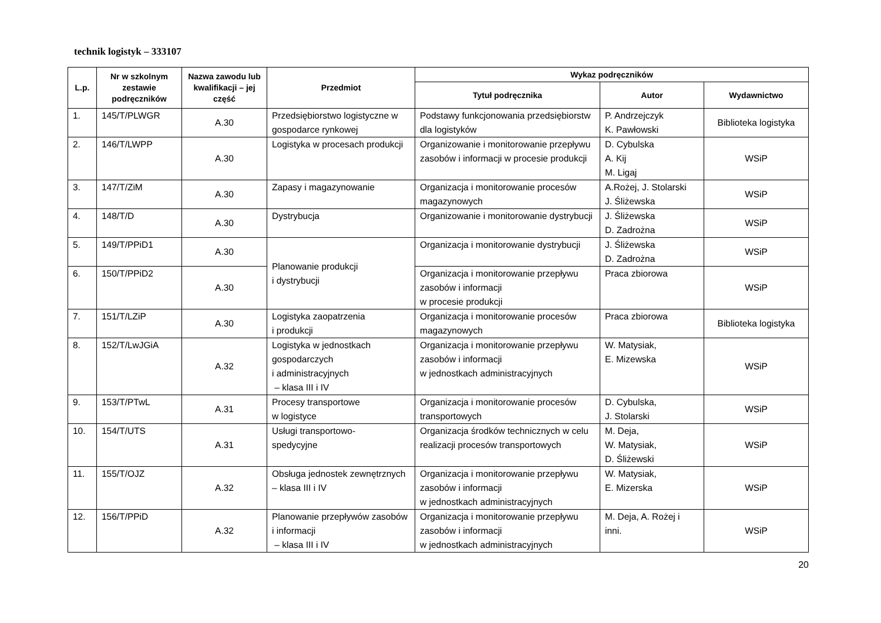technik logistyk – 333107
| L.p. | Nr w szkolnym zestawie podręczników | Nazwa zawodu lub kwalifikacji – jej część | Przedmiot | Wykaz podręczników | | |
| --- | --- | --- | --- | --- | --- | --- |
| | | | | Tytuł podręcznika | Autor | Wydawnictwo |
| 1. | 145/T/PLWGR | A.30 | Przedsiębiorstwo logistyczne w gospodarce rynkowej | Podstawy funkcjonowania przedsiębiorstw dla logistyków | P. Andrzejczyk K. Pawłowski | Biblioteka logistyka |
| 2. | 146/T/LWPP | A.30 | Logistyka w procesach produkcji | Organizowanie i monitorowanie przepływu zasobów i informacji w procesie produkcji | D. Cybulska A. Kij M. Ligaj | WSiP |
| 3. | 147/T/ZiM | A.30 | Zapasy i magazynowanie | Organizacja i monitorowanie procesów magazynowych | A.Rożej, J. Stolarski J. Śliżewska | WSiP |
| 4. | 148/T/D | A.30 | Dystrybucja | Organizowanie i monitorowanie dystrybucji | J. Śliżewska D. Zadrożna | WSiP |
| 5. | 149/T/PPiD1 | A.30 | Planowanie produkcji i dystrybucji | Organizacja i monitorowanie dystrybucji | J. Śliżewska D. Zadrożna | WSiP |
| 6. | 150/T/PPiD2 | A.30 | | Organizacja i monitorowanie przepływu zasobów i informacji w procesie produkcji | Praca zbiorowa | WSiP |
| 7. | 151/T/LZiP | A.30 | Logistyka zaopatrzenia i produkcji | Organizacja i monitorowanie procesów magazynowych | Praca zbiorowa | Biblioteka logistyka |
| 8. | 152/T/LwJGiA | A.32 | Logistyka w jednostkach gospodarczych i administracyjnych – klasa III i IV | Organizacja i monitorowanie przepływu zasobów i informacji w jednostkach administracyjnych | W. Matysiak, E. Mizewska | WSiP |
| 9. | 153/T/PTwL | A.31 | Procesy transportowe w logistyce | Organizacja i monitorowanie procesów transportowych | D. Cybulska, J. Stolarski | WSiP |
| 10. | 154/T/UTS | A.31 | Usługi transportowo- spedycyjne | Organizacja środków technicznych w celu realizacji procesów transportowych | M. Deja, W. Matysiak, D. Śliżewski | WSiP |
| 11. | 155/T/OJZ | A.32 | Obsługa jednostek zewnętrznych – klasa III i IV | Organizacja i monitorowanie przepływu zasobów i informacji w jednostkach administracyjnych | W. Matysiak, E. Mizerska | WSiP |
| 12. | 156/T/PPiD | A.32 | Planowanie przepływów zasobów i informacji – klasa III i IV | Organizacja i monitorowanie przepływu zasobów i informacji w jednostkach administracyjnych | M. Deja, A. Rożej i inni. | WSiP |
20